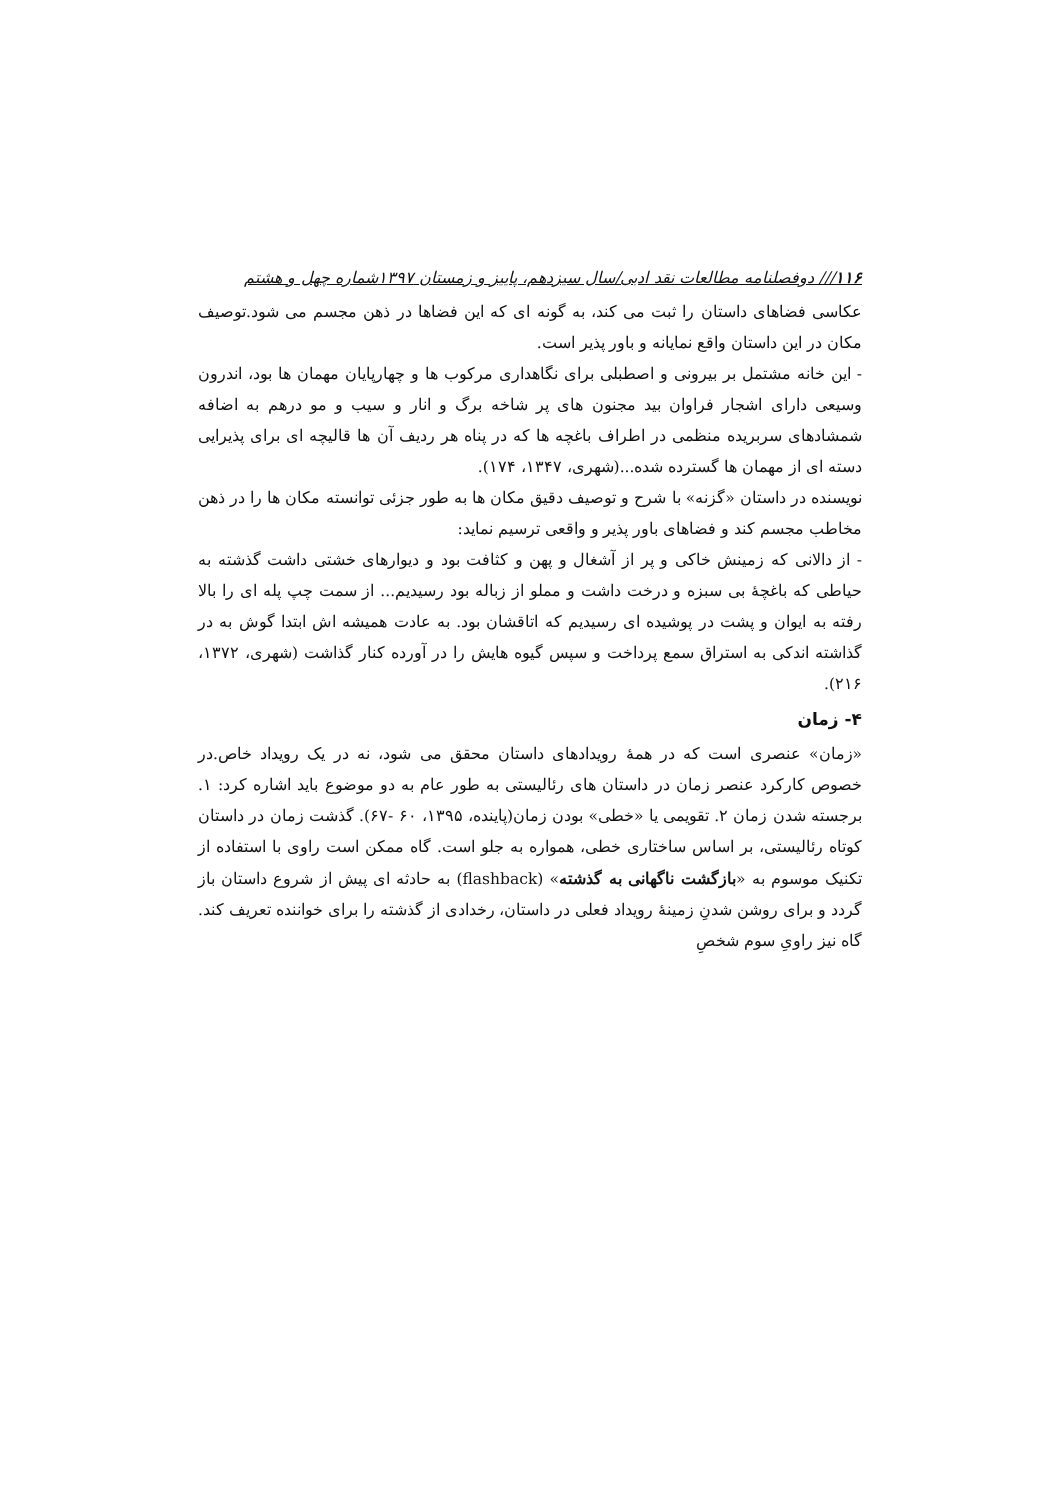۱۱۶/// دوفصلنامه مطالعات نقد ادبی/سال سیزدهم، پاییز و زمستان ۱۳۹۷شماره چهل و هشتم
عکاسی فضاهای داستان را ثبت می کند، به گونه ای که این فضاها در ذهن مجسم می شود.توصیف مکان در این داستان واقع نمایانه و باور پذیر است.
- این خانه مشتمل بر بیرونی و اصطبلی برای نگاهداری مرکوب ها و چهارپایان مهمان ها بود، اندرون وسیعی دارای اشجار فراوان بید مجنون های پر شاخه برگ و انار و سیب و مو درهم به اضافه شمشادهای سربریده منظمی در اطراف باغچه ها که در پناه هر ردیف آن ها قالیچه ای برای پذیرایی دسته ای از مهمان ها گسترده شده...(شهری، ۱۳۴۷، ۱۷۴).
نویسنده در داستان «گزنه» با شرح و توصیف دقیق مکان ها به طور جزئی توانسته مکان ها را در ذهن مخاطب مجسم کند و فضاهای باور پذیر و واقعی ترسیم نماید:
- از دالانی که زمینش خاکی و پر از آشغال و پهن و کثافت بود و دیوارهای خشتی داشت گذشته به حیاطی که باغچهٔ بی سبزه و درخت داشت و مملو از زباله بود رسیدیم... از سمت چپ پله ای را بالا رفته به ایوان و پشت در پوشیده ای رسیدیم که اتاقشان بود. به عادت همیشه اش ابتدا گوش به در گذاشته اندکی به استراق سمع پرداخت و سپس گیوه هایش را در آورده کنار گذاشت (شهری، ۱۳۷۲، ۲۱۶).
۴- زمان
«زمان» عنصری است که در همهٔ رویدادهای داستان محقق می شود، نه در یک رویداد خاص.در خصوص کارکرد عنصر زمان در داستان های رئالیستی به طور عام به دو موضوع باید اشاره کرد: ۱. برجسته شدن زمان ۲. تقویمی یا «خطی» بودن زمان(پاینده، ۱۳۹۵، ۶۰ -۶۷). گذشت زمان در داستان کوتاه رئالیستی، بر اساس ساختاری خطی، همواره به جلو است. گاه ممکن است راوی با استفاده از تکنیک موسوم به «بازگشت ناگهانی به گذشته» (flashback) به حادثه ای پیش از شروع داستان باز گردد و برای روشن شدنِ زمینهٔ رویداد فعلی در داستان، رخدادی از گذشته را برای خواننده تعریف کند. گاه نیز راویِ سوم شخصِ